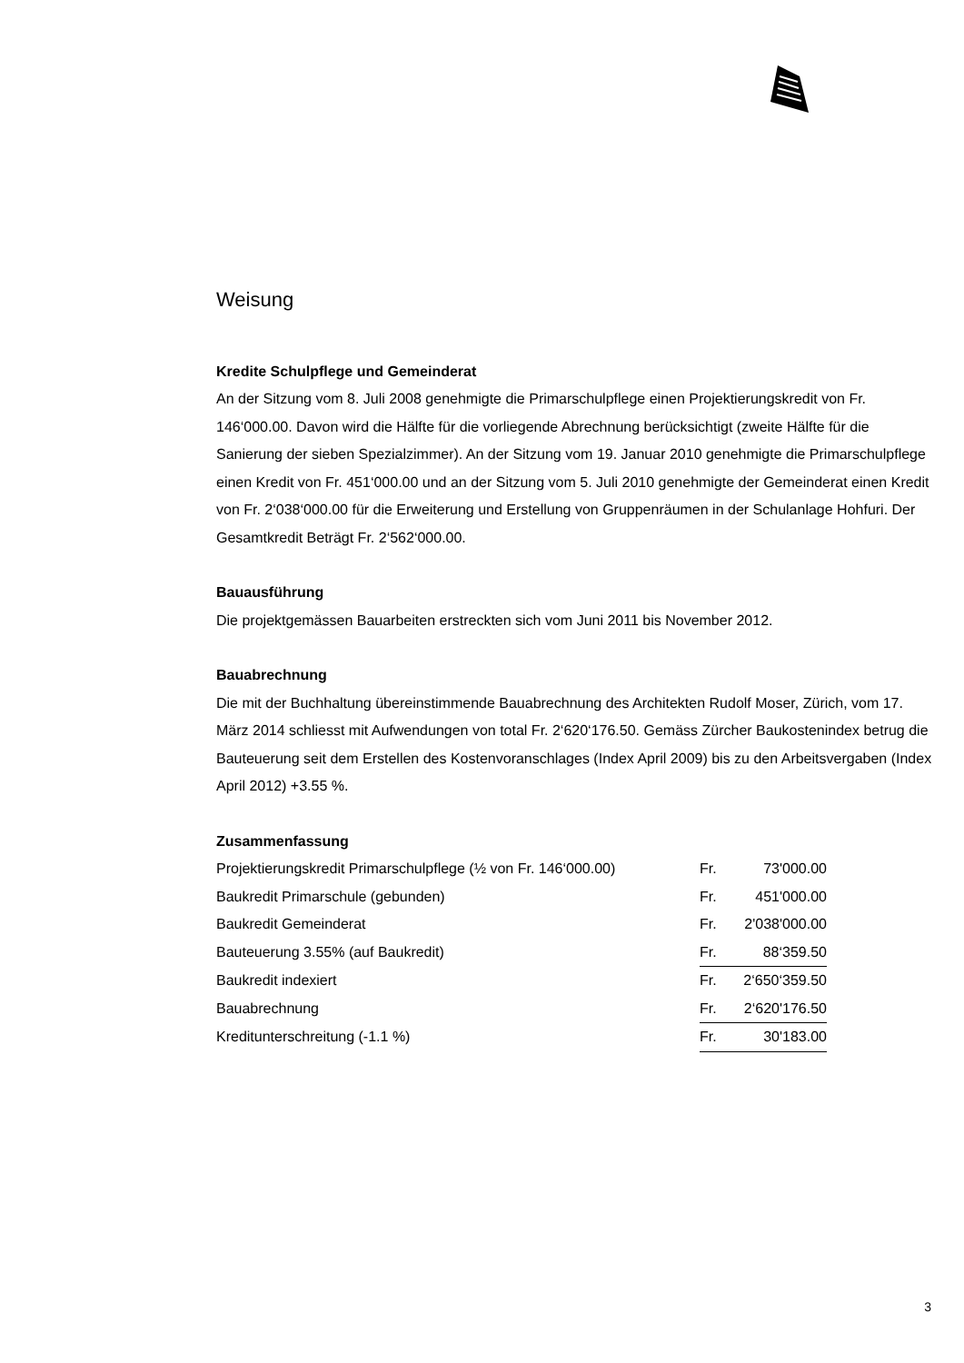Weisung
Kredite Schulpflege und Gemeinderat
An der Sitzung vom 8. Juli 2008 genehmigte die Primarschulpflege einen Projektierungskredit von Fr. 146‘000.00. Davon wird die Hälfte für die vorliegende Abrechnung berücksichtigt (zweite Hälfte für die Sanierung der sieben Spezialzimmer). An der Sitzung vom 19. Januar 2010 genehmigte die Primarschulpflege einen Kredit von Fr. 451‘000.00 und an der Sitzung vom 5. Juli 2010 genehmigte der Gemeinderat einen Kredit von Fr. 2‘038‘000.00 für die Erweiterung und Erstellung von Gruppenräumen in der Schulanlage Hohfuri. Der Gesamtkredit Beträgt Fr. 2‘562‘000.00.
Bauausführung
Die projektgemässen Bauarbeiten erstreckten sich vom Juni 2011 bis November 2012.
Bauabrechnung
Die mit der Buchhaltung übereinstimmende Bauabrechnung des Architekten Rudolf Moser, Zürich, vom 17. März 2014 schliesst mit Aufwendungen von total Fr. 2‘620‘176.50. Gemäss Zürcher Baukostenindex betrug die Bauteuerung seit dem Erstellen des Kostenvoranschlages (Index April 2009) bis zu den Arbeitsvergaben (Index April 2012) +3.55 %.
Zusammenfassung
| Projektierungskredit Primarschulpflege (½ von Fr. 146‘000.00) | Fr. | 73'000.00 |
| Baukredit Primarschule (gebunden) | Fr. | 451'000.00 |
| Baukredit Gemeinderat | Fr. | 2'038'000.00 |
| Bauteuerung 3.55% (auf Baukredit) | Fr. | 88‘359.50 |
| Baukredit indexiert | Fr. | 2‘650‘359.50 |
| Bauabrechnung | Fr. | 2‘620'176.50 |
| Kreditunterschreitung (-1.1 %) | Fr. | 30'183.00 |
3